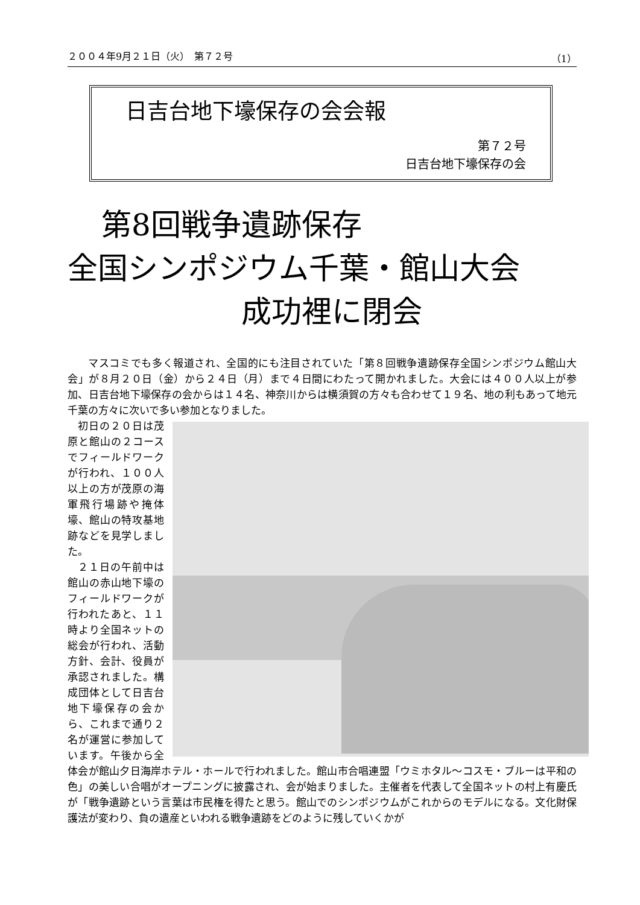２００４年9月２１日（火）　第７２号 （1）
日吉台地下壕保存の会会報
第７２号
日吉台地下壕保存の会
第8回戦争遺跡保存
全国シンポジウム千葉・館山大会
成功裡に閉会
マスコミでも多く報道され、全国的にも注目されていた「第８回戦争遺跡保存全国シンポジウム館山大会」が８月２０日（金）から２４日（月）まで４日間にわたって開かれました。大会には４００人以上が参加、日吉台地下壕保存の会からは１４名、神奈川からは横須賀の方々も合わせて１９名、地の利もあって地元千葉の方々に次いで多い参加となりました。
初日の２０日は茂原と館山の２コースでフィールドワークが行われ、１００人以上の方が茂原の海軍飛行場跡や掩体壕、館山の特攻基地跡などを見学しました。
２１日の午前中は館山の赤山地下壕のフィールドワークが行われたあと、１１時より全国ネットの総会が行われ、活動方針、会計、役員が承認されました。構成団体として日吉台地下壕保存の会から、これまで通り２名が運営に参加しています。午後から全体会が館山夕日海岸ホテル・ホールで行われました。館山市合唱連盟「ウミホタル～コスモ・ブルーは平和の色」の美しい合唱がオープニングに披露され、会が始まりました。主催者を代表して全国ネットの村上有慶氏が「戦争遺跡という言葉は市民権を得たと思う。館山でのシンポジウムがこれからのモデルになる。文化財保護法が変わり、負の遺産といわれる戦争遺跡をどのように残していくかが